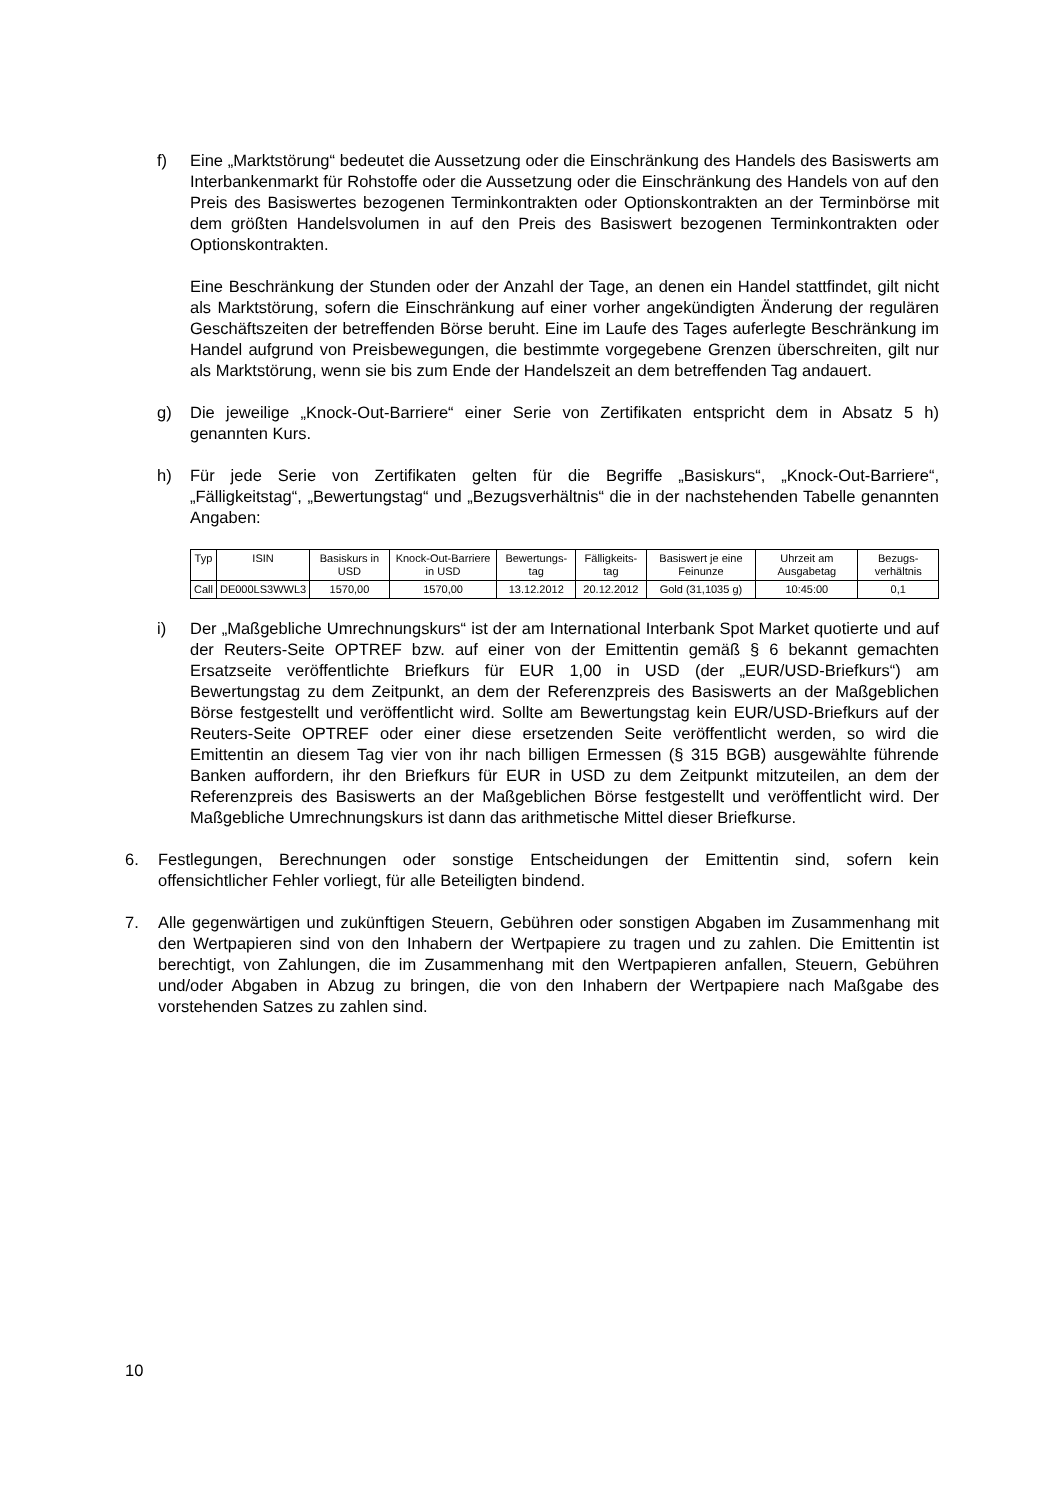f) Eine „Marktstörung“ bedeutet die Aussetzung oder die Einschränkung des Handels des Basiswerts am Interbankenmarkt für Rohstoffe oder die Aussetzung oder die Einschränkung des Handels von auf den Preis des Basiswertes bezogenen Terminkontrakten oder Optionskontrakten an der Terminbörse mit dem größten Handelsvolumen in auf den Preis des Basiswert bezogenen Terminkontrakten oder Optionskontrakten.
Eine Beschränkung der Stunden oder der Anzahl der Tage, an denen ein Handel stattfindet, gilt nicht als Marktstörung, sofern die Einschränkung auf einer vorher angekündigten Änderung der regulären Geschäftszeiten der betreffenden Börse beruht. Eine im Laufe des Tages auferlegte Beschränkung im Handel aufgrund von Preisbewegungen, die bestimmte vorgegebene Grenzen überschreiten, gilt nur als Marktstörung, wenn sie bis zum Ende der Handelszeit an dem betreffenden Tag andauert.
g) Die jeweilige „Knock-Out-Barriere“ einer Serie von Zertifikaten entspricht dem in Absatz 5 h) genannten Kurs.
h) Für jede Serie von Zertifikaten gelten für die Begriffe „Basiskurs“, „Knock-Out-Barriere“, „Fälligkeitstag“, „Bewertungstag“ und „Bezugsverhältnis“ die in der nachstehenden Tabelle genannten Angaben:
| Typ | ISIN | Basiskurs in USD | Knock-Out-Barriere in USD | Bewertungs-tag | Fälligkeits-tag | Basiswert je eine Feinunze | Uhrzeit am Ausgabetag | Bezugs-verhältnis |
| --- | --- | --- | --- | --- | --- | --- | --- | --- |
| Call | DE000LS3WWL3 | 1570,00 | 1570,00 | 13.12.2012 | 20.12.2012 | Gold (31,1035 g) | 10:45:00 | 0,1 |
i) Der „Maßgebliche Umrechnungskurs“ ist der am International Interbank Spot Market quotierte und auf der Reuters-Seite OPTREF bzw. auf einer von der Emittentin gemäß § 6 bekannt gemachten Ersatzseite veröffentlichte Briefkurs für EUR 1,00 in USD (der „EUR/USD-Briefkurs“) am Bewertungstag zu dem Zeitpunkt, an dem der Referenzpreis des Basiswerts an der Maßgeblichen Börse festgestellt und veröffentlicht wird. Sollte am Bewertungstag kein EUR/USD-Briefkurs auf der Reuters-Seite OPTREF oder einer diese ersetzenden Seite veröffentlicht werden, so wird die Emittentin an diesem Tag vier von ihr nach billigen Ermessen (§ 315 BGB) ausgewählte führende Banken auffordern, ihr den Briefkurs für EUR in USD zu dem Zeitpunkt mitzuteilen, an dem der Referenzpreis des Basiswerts an der Maßgeblichen Börse festgestellt und veröffentlicht wird. Der Maßgebliche Umrechnungskurs ist dann das arithmetische Mittel dieser Briefkurse.
6. Festlegungen, Berechnungen oder sonstige Entscheidungen der Emittentin sind, sofern kein offensichtlicher Fehler vorliegt, für alle Beteiligten bindend.
7. Alle gegenwärtigen und zukünftigen Steuern, Gebühren oder sonstigen Abgaben im Zusammenhang mit den Wertpapieren sind von den Inhabern der Wertpapiere zu tragen und zu zahlen. Die Emittentin ist berechtigt, von Zahlungen, die im Zusammenhang mit den Wertpapieren anfallen, Steuern, Gebühren und/oder Abgaben in Abzug zu bringen, die von den Inhabern der Wertpapiere nach Maßgabe des vorstehenden Satzes zu zahlen sind.
10